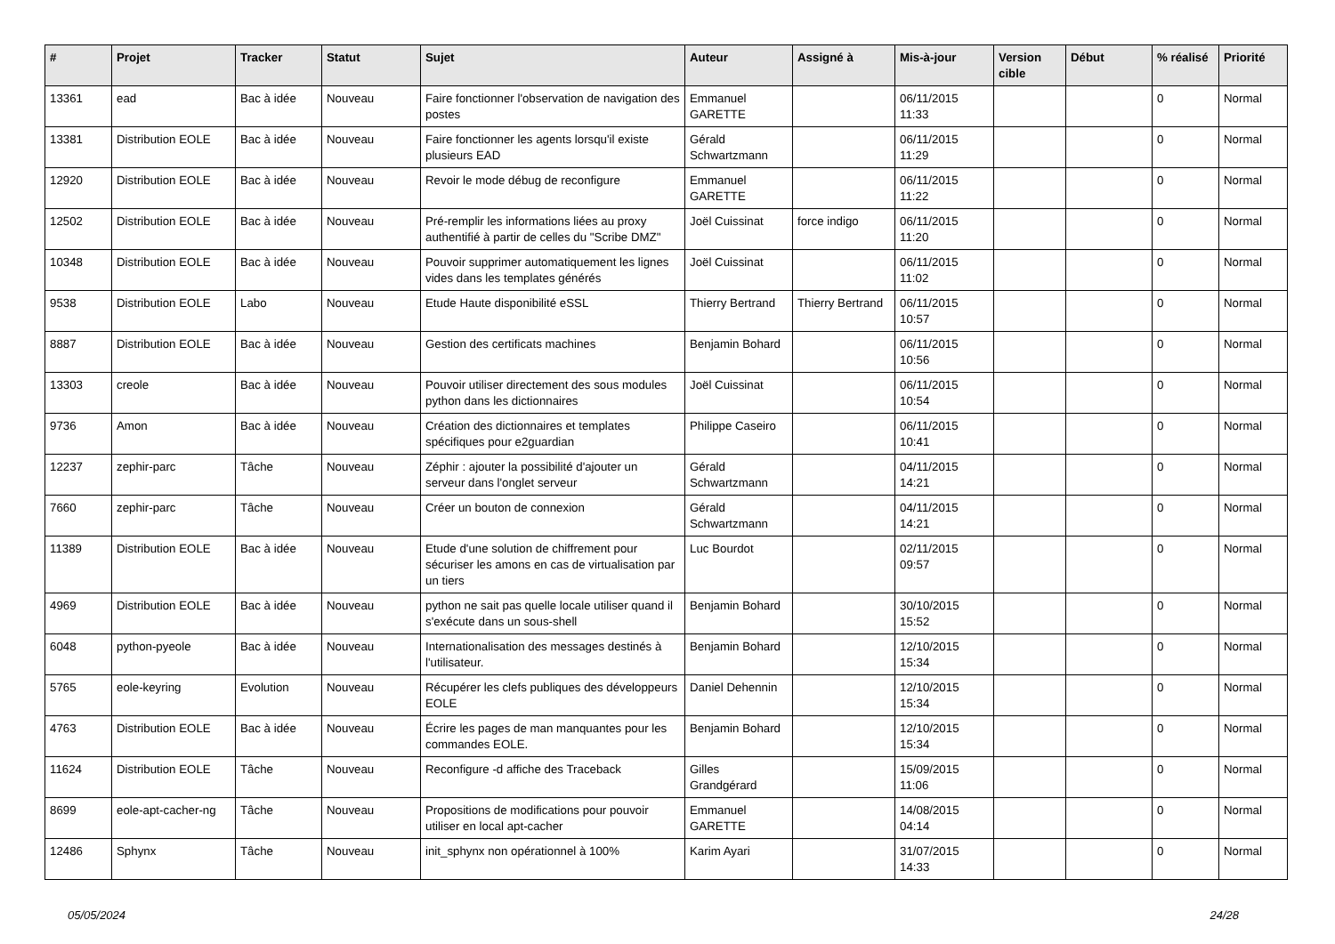| # | Projet | Tracker | Statut | Sujet | Auteur | Assigné à | Mis-à-jour | Version cible | Début | % réalisé | Priorité |
| --- | --- | --- | --- | --- | --- | --- | --- | --- | --- | --- | --- |
| 13361 | ead | Bac à idée | Nouveau | Faire fonctionner l'observation de navigation des postes | Emmanuel GARETTE | | 06/11/2015 11:33 | | | 0 | Normal |
| 13381 | Distribution EOLE | Bac à idée | Nouveau | Faire fonctionner les agents lorsqu'il existe plusieurs EAD | Gérald Schwartzmann | | 06/11/2015 11:29 | | | 0 | Normal |
| 12920 | Distribution EOLE | Bac à idée | Nouveau | Revoir le mode débug de reconfigure | Emmanuel GARETTE | | 06/11/2015 11:22 | | | 0 | Normal |
| 12502 | Distribution EOLE | Bac à idée | Nouveau | Pré-remplir les informations liées au proxy authentifié à partir de celles du "Scribe DMZ" | Joël Cuissinat | force indigo | 06/11/2015 11:20 | | | 0 | Normal |
| 10348 | Distribution EOLE | Bac à idée | Nouveau | Pouvoir supprimer automatiquement les lignes vides dans les templates générés | Joël Cuissinat | | 06/11/2015 11:02 | | | 0 | Normal |
| 9538 | Distribution EOLE | Labo | Nouveau | Etude Haute disponibilité eSSL | Thierry Bertrand | Thierry Bertrand | 06/11/2015 10:57 | | | 0 | Normal |
| 8887 | Distribution EOLE | Bac à idée | Nouveau | Gestion des certificats machines | Benjamin Bohard | | 06/11/2015 10:56 | | | 0 | Normal |
| 13303 | creole | Bac à idée | Nouveau | Pouvoir utiliser directement des sous modules python dans les dictionnaires | Joël Cuissinat | | 06/11/2015 10:54 | | | 0 | Normal |
| 9736 | Amon | Bac à idée | Nouveau | Création des dictionnaires et templates spécifiques pour e2guardian | Philippe Caseiro | | 06/11/2015 10:41 | | | 0 | Normal |
| 12237 | zephir-parc | Tâche | Nouveau | Zéphir : ajouter la possibilité d'ajouter un serveur dans l'onglet serveur | Gérald Schwartzmann | | 04/11/2015 14:21 | | | 0 | Normal |
| 7660 | zephir-parc | Tâche | Nouveau | Créer un bouton de connexion | Gérald Schwartzmann | | 04/11/2015 14:21 | | | 0 | Normal |
| 11389 | Distribution EOLE | Bac à idée | Nouveau | Etude d'une solution de chiffrement pour sécuriser les amons en cas de virtualisation par un tiers | Luc Bourdot | | 02/11/2015 09:57 | | | 0 | Normal |
| 4969 | Distribution EOLE | Bac à idée | Nouveau | python ne sait pas quelle locale utiliser quand il s'exécute dans un sous-shell | Benjamin Bohard | | 30/10/2015 15:52 | | | 0 | Normal |
| 6048 | python-pyeole | Bac à idée | Nouveau | Internationalisation des messages destinés à l'utilisateur. | Benjamin Bohard | | 12/10/2015 15:34 | | | 0 | Normal |
| 5765 | eole-keyring | Evolution | Nouveau | Récupérer les clefs publiques des développeurs EOLE | Daniel Dehennin | | 12/10/2015 15:34 | | | 0 | Normal |
| 4763 | Distribution EOLE | Bac à idée | Nouveau | Écrire les pages de man manquantes pour les commandes EOLE. | Benjamin Bohard | | 12/10/2015 15:34 | | | 0 | Normal |
| 11624 | Distribution EOLE | Tâche | Nouveau | Reconfigure -d affiche des Traceback | Gilles Grandgérard | | 15/09/2015 11:06 | | | 0 | Normal |
| 8699 | eole-apt-cacher-ng | Tâche | Nouveau | Propositions de modifications pour pouvoir utiliser en local apt-cacher | Emmanuel GARETTE | | 14/08/2015 04:14 | | | 0 | Normal |
| 12486 | Sphynx | Tâche | Nouveau | init_sphynx non opérationnel à 100% | Karim Ayari | | 31/07/2015 14:33 | | | 0 | Normal |
05/05/2024 24/28